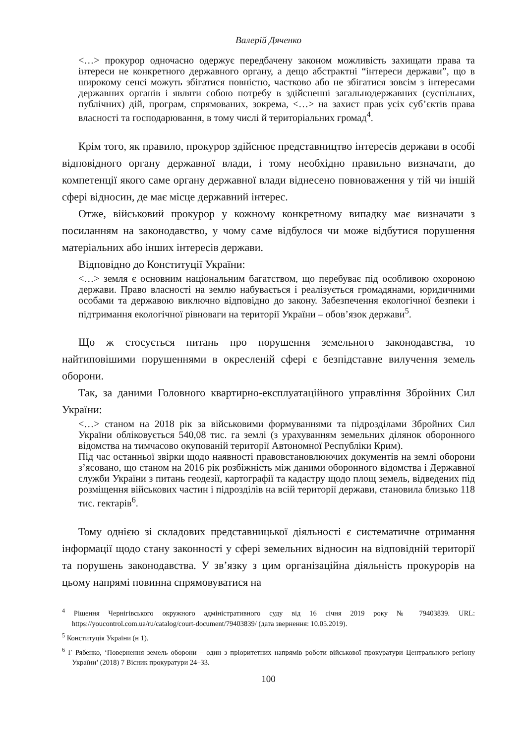Валерій Дяченко
<…> прокурор одночасно одержує передбачену законом можливість захищати права та інтереси не конкретного державного органу, а дещо абстрактні “інтереси держави”, що в широкому сенсі можуть збігатися повністю, частково або не збігатися зовсім з інтересами державних органів і являти собою потребу в здійсненні загальнодержавних (суспільних, публічних) дій, програм, спрямованих, зокрема, <…> на захист прав усіх суб’єктів права власності та господарювання, в тому числі й територіальних громад<sup>4</sup>.
Крім того, як правило, прокурор здійснює представництво інтересів держави в особі відповідного органу державної влади, і тому необхідно правильно визначати, до компетенції якого саме органу державної влади віднесено повноваження у тій чи іншій сфері відносин, де має місце державний інтерес.
Отже, військовий прокурор у кожному конкретному випадку має визначати з посиланням на законодавство, у чому саме відбулося чи може відбутися порушення матеріальних або інших інтересів держави.
Відповідно до Конституції України:
<…> земля є основним національним багатством, що перебуває під особливою охороною держави. Право власності на землю набувається і реалізується громадянами, юридичними особами та державою виключно відповідно до закону. Забезпечення екологічної безпеки і підтримання екологічної рівноваги на території України – обов’язок держави<sup>5</sup>.
Що ж стосується питань про порушення земельного законодавства, то найтиповішими порушеннями в окресленій сфері є безпідставне вилучення земель оборони.
Так, за даними Головного квартирно-експлуатаційного управління Збройних Сил України:
<…> станом на 2018 рік за військовими формуваннями та підрозділами Збройних Сил України обліковується 540,08 тис. га землі (з урахуванням земельних ділянок оборонного відомства на тимчасово окупованій території Автономної Республіки Крим).
Під час останньої звірки щодо наявності правовстановлюючих документів на землі оборони з’ясовано, що станом на 2016 рік розбіжність між даними оборонного відомства і Державної служби України з питань геодезії, картографії та кадастру щодо площ земель, відведених під розміщення військових частин і підрозділів на всій території держави, становила близько 118 тис. гектарів<sup>6</sup>.
Тому однією зі складових представницької діяльності є систематичне отримання інформації щодо стану законності у сфері земельних відносин на відповідній території та порушень законодавства. У зв’язку з цим організаційна діяльність прокурорів на цьому напрямі повинна спрямовуватися на
<sup>4</sup> Рішення Чернігівського окружного адміністративного суду від 16 січня 2019 року № 79403839. URL: https://youcontrol.com.ua/ru/catalog/court-document/79403839/ (дата звернення: 10.05.2019).
<sup>5</sup> Конституція України (н 1).
<sup>6</sup> Г Рябенко, ‘Повернення земель оборони – один з пріоритетних напрямів роботи військової прокуратури Центрального регіону України’ (2018) 7 Вісник прокуратури 24–33.
100